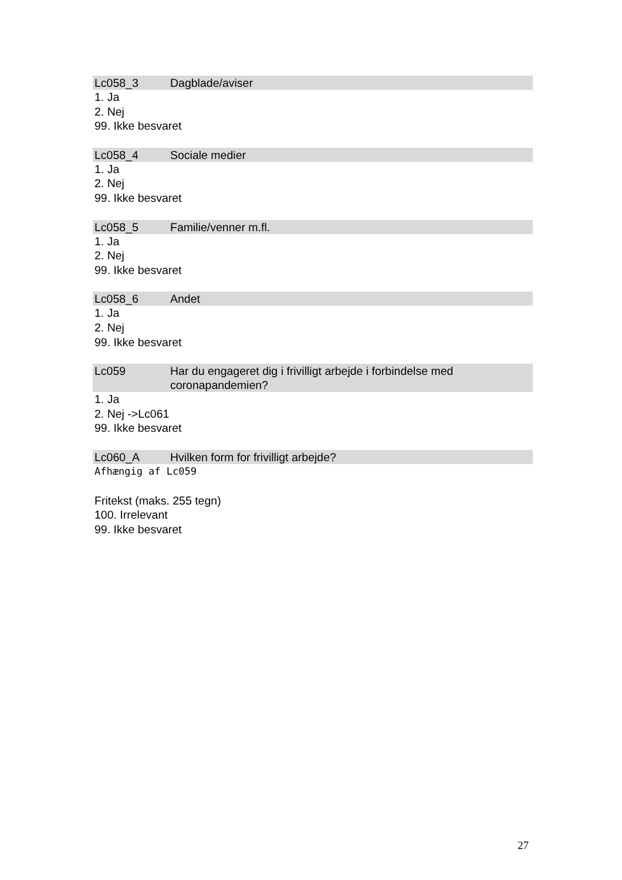Lc058_3 Dagblade/aviser
1. Ja
2. Nej
99. Ikke besvaret
Lc058_4 Sociale medier
1. Ja
2. Nej
99. Ikke besvaret
Lc058_5 Familie/venner m.fl.
1. Ja
2. Nej
99. Ikke besvaret
Lc058_6 Andet
1. Ja
2. Nej
99. Ikke besvaret
Lc059 Har du engageret dig i frivilligt arbejde i forbindelse med coronapandemien?
1. Ja
2. Nej ->Lc061
99. Ikke besvaret
Lc060_A Hvilken form for frivilligt arbejde?
Afhængig af Lc059
Fritekst (maks. 255 tegn)
100. Irrelevant
99. Ikke besvaret
27